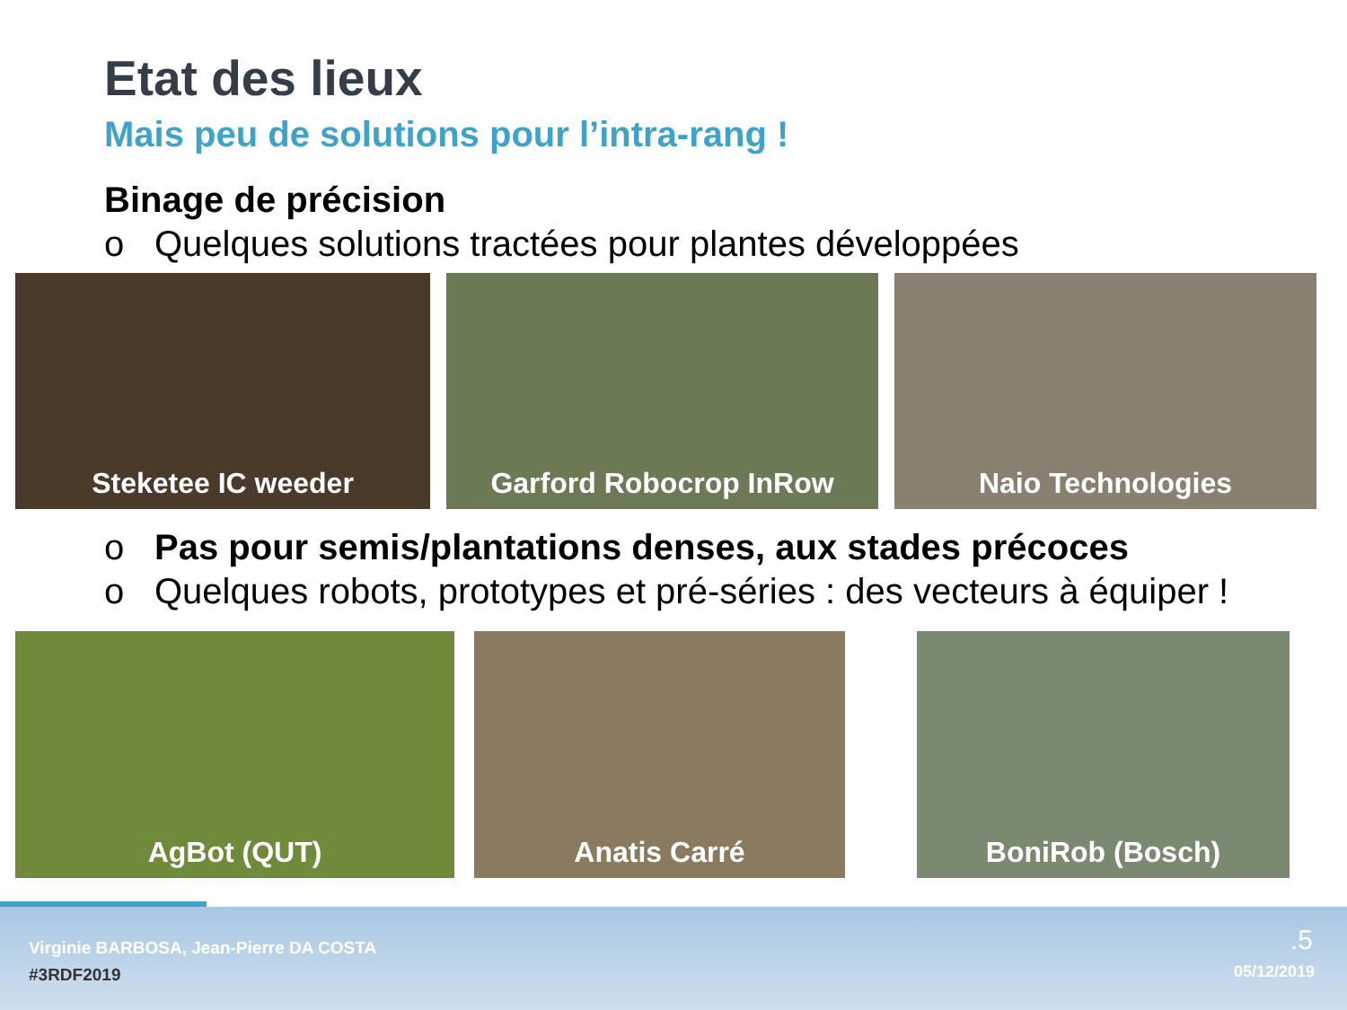Etat des lieux
Mais peu de solutions pour l’intra-rang !
Binage de précision
o Quelques solutions tractées pour plantes développées
Steketee IC weeder Garford Robocrop InRow Naio Technologies
o Pas pour semis/plantations denses, aux stades précoces
o Quelques robots, prototypes et pré-séries : des vecteurs à équiper !
AgBot (QUT) Anatis Carré BoniRob (Bosch)
Virginie BARBOSA, Jean-Pierre DA COSTA
#3RDF2019
.5
05/12/2019